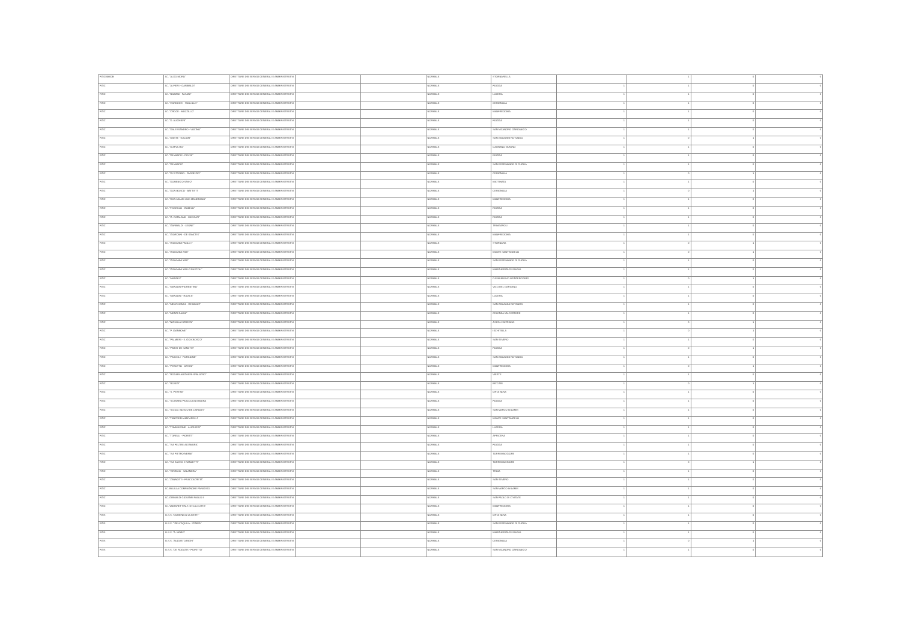| FGIC85800B | I.C. "ALDO MORO" | DIRETTORE DEI SERVIZI GENERALI E AMMINISTRATIVI | | | NORMALE | STORNARELLA | | 1 | 0 | 0 |
| FGIC | I.C. "ALFIERI - GARIBALDI" | DIRETTORE DEI SERVIZI GENERALI E AMMINISTRATIVI | | | NORMALE | FOGGIA | 1 | 1 | 0 | 0 |
| FGIC | I.C. "BOZZINI - FASANI" | DIRETTORE DEI SERVIZI GENERALI E AMMINISTRATIVI | | | NORMALE | LUCERA | 1 | 1 | 0 | 0 |
| FGIC | I.C. "CARDUCCI - PAOLILLO" | DIRETTORE DEI SERVIZI GENERALI E AMMINISTRATIVI | | | NORMALE | CERIGNOLA | 1 | 1 | 0 | 0 |
| FGIC | I.C. "CROCE - MOZZILLO" | DIRETTORE DEI SERVIZI GENERALI E AMMINISTRATIVI | | | NORMALE | MANFREDONIA | 1 | 1 | 0 | 0 |
| FGIC | I.C. "D. ALIGHIERI" | DIRETTORE DEI SERVIZI GENERALI E AMMINISTRATIVI | | | NORMALE | FOGGIA | 1 | 1 | 0 | 0 |
| FGIC | I.C. "DALESSANDRO - VOCINO" | DIRETTORE DEI SERVIZI GENERALI E AMMINISTRATIVI | | | NORMALE | SAN NICANDRO GARGANICO | 1 | 1 | 0 | 0 |
| FGIC | I.C. "DANTE - GALIANI" | DIRETTORE DEI SERVIZI GENERALI E AMMINISTRATIVI | | | NORMALE | SAN GIOVANNI ROTONDO | 1 | 0 | 1 | 0 |
| FGIC | I.C. "D'APOLITO" | DIRETTORE DEI SERVIZI GENERALI E AMMINISTRATIVI | | | NORMALE | CAGNANO VARANO | 1 | 1 | 0 | 0 |
| FGIC | I.C. "DE AMICIS - PIO XII" | DIRETTORE DEI SERVIZI GENERALI E AMMINISTRATIVI | | | NORMALE | FOGGIA | 1 | 1 | 0 | 0 |
| FGIC | I.C. "DE AMICIS" | DIRETTORE DEI SERVIZI GENERALI E AMMINISTRATIVI | | | NORMALE | SAN FERDINANDO DI PUGLIA | 1 | 1 | 0 | 0 |
| FGIC | I.C. "DI VITTORIO - PADRE PIO" | DIRETTORE DEI SERVIZI GENERALI E AMMINISTRATIVI | | | NORMALE | CERIGNOLA | 1 | 0 | 1 | 0 |
| FGIC | I.C. "DOMENICO SAVIO" | DIRETTORE DEI SERVIZI GENERALI E AMMINISTRATIVI | | | NORMALE | MATTINATA | 1 | 1 | 0 | 0 |
| FGIC | I.C. "DON BOSCO - BATTISTI" | DIRETTORE DEI SERVIZI GENERALI E AMMINISTRATIVI | | | NORMALE | CERIGNOLA | 1 | 0 | 1 | 0 |
| FGIC | I.C. "DON MILANI UNO MANDRANO" | DIRETTORE DEI SERVIZI GENERALI E AMMINISTRATIVI | | | NORMALE | MANFREDONIA | 1 | 1 | 0 | 0 |
| FGIC | I.C. "FOSCOLO - GABELLI" | DIRETTORE DEI SERVIZI GENERALI E AMMINISTRATIVI | | | NORMALE | FOGGIA | 1 | 1 | 0 | 0 |
| FGIC | I.C. "G. CATALANO - MOSCATI" | DIRETTORE DEI SERVIZI GENERALI E AMMINISTRATIVI | | | NORMALE | FOGGIA | 1 | 1 | 0 | 0 |
| FGIC | I.C. "GARIBALDI - LEONE" | DIRETTORE DEI SERVIZI GENERALI E AMMINISTRATIVI | | | NORMALE | TRINITAPOLI | 1 | 1 | 0 | 0 |
| FGIC | I.C. "GIORDANI - DE SANCTIS" | DIRETTORE DEI SERVIZI GENERALI E AMMINISTRATIVI | | | NORMALE | MANFREDONIA | 1 | 1 | 0 | 0 |
| FGIC | I.C. "GIOVANNI PAOLO I" | DIRETTORE DEI SERVIZI GENERALI E AMMINISTRATIVI | | | NORMALE | STORNARA | 1 | 0 | 1 | 0 |
| FGIC | I.C. "GIOVANNI XXIII" | DIRETTORE DEI SERVIZI GENERALI E AMMINISTRATIVI | | | NORMALE | MONTE SANT'ANGELO | 1 | 0 | 1 | 0 |
| FGIC | I.C. "GIOVANNI XXIII" | DIRETTORE DEI SERVIZI GENERALI E AMMINISTRATIVI | | | NORMALE | SAN FERDINANDO DI PUGLIA | 1 | 1 | 0 | 0 |
| FGIC | I.C. "GIOVANNI XXIII-G.PASCOLI" | DIRETTORE DEI SERVIZI GENERALI E AMMINISTRATIVI | | | NORMALE | MARGHERITA DI SAVOIA | 1 | 1 | 0 | 0 |
| FGIC | I.C. "MANDES" | DIRETTORE DEI SERVIZI GENERALI E AMMINISTRATIVI | | | NORMALE | CASALNUOVO MONTEROTARO | 1 | 0 | 1 | 0 |
| FGIC | I.C. "MANZONI-FIORENTINO" | DIRETTORE DEI SERVIZI GENERALI E AMMINISTRATIVI | | | NORMALE | VICO DEL GARGANO | 1 | 1 | 0 | 0 |
| FGIC | I.C. "MANZONI - RADICE" | DIRETTORE DEI SERVIZI GENERALI E AMMINISTRATIVI | | | NORMALE | LUCERA | 1 | 1 | 0 | 0 |
| FGIC | I.C. "MELCHIONDA - DE BONIS" | DIRETTORE DEI SERVIZI GENERALI E AMMINISTRATIVI | | | NORMALE | SAN GIOVANNI ROTONDO | 1 | 1 | 0 | 0 |
| FGIC | I.C. "MONTI DAUNI" | DIRETTORE DEI SERVIZI GENERALI E AMMINISTRATIVI | | | NORMALE | CELENZA VALFORTORE | 1 | 1 | 0 | 0 |
| FGIC | I.C. "NICHOLAS GREEN" | DIRETTORE DEI SERVIZI GENERALI E AMMINISTRATIVI | | | NORMALE | ASCOLI SATRIANO | 1 | 0 | 1 | 0 |
| FGIC | I.C. "P. GIANNONE" | DIRETTORE DEI SERVIZI GENERALI E AMMINISTRATIVI | | | NORMALE | ISCHITELLA | 1 | 0 | 1 | 0 |
| FGIC | I.C. "PALMIERI - S. GIOV.BOSCO" | DIRETTORE DEI SERVIZI GENERALI E AMMINISTRATIVI | | | NORMALE | SAN SEVERO | 1 | 1 | 0 | 0 |
| FGIC | I.C. "PARISI-DE SANCTIS" | DIRETTORE DEI SERVIZI GENERALI E AMMINISTRATIVI | | | NORMALE | FOGGIA | 1 | 0 | 1 | 0 |
| FGIC | I.C. "PASCOLI - FORGIONE" | DIRETTORE DEI SERVIZI GENERALI E AMMINISTRATIVI | | | NORMALE | SAN GIOVANNI ROTONDO | 1 | 1 | 0 | 0 |
| FGIC | I.C. "PEROTTO - ORSINI" | DIRETTORE DEI SERVIZI GENERALI E AMMINISTRATIVI | | | NORMALE | MANFREDONIA | 1 | 0 | 1 | 0 |
| FGIC | I.C. "RODARI-ALIGHIERI-SPALATRO" | DIRETTORE DEI SERVIZI GENERALI E AMMINISTRATIVI | | | NORMALE | VIESTE | 1 | 1 | 0 | 0 |
| FGIC | I.C. "ROSETI" | DIRETTORE DEI SERVIZI GENERALI E AMMINISTRATIVI | | | NORMALE | BICCARI | 1 | 0 | 1 | 0 |
| FGIC | I.C. "S. PERTINI" | DIRETTORE DEI SERVIZI GENERALI E AMMINISTRATIVI | | | NORMALE | ORTA NOVA | 1 | 1 | 0 | 0 |
| FGIC | I.C. "S.CHIARA-PASCOLI-ALTAMURA | DIRETTORE DEI SERVIZI GENERALI E AMMINISTRATIVI | | | NORMALE | FOGGIA | 1 | 1 | 0 | 0 |
| FGIC | I.C. "S.GIOV. BOSCO-DE CAROLIS" | DIRETTORE DEI SERVIZI GENERALI E AMMINISTRATIVI | | | NORMALE | SAN MARCO IN LAMIS | 1 | 1 | 0 | 0 |
| FGIC | I.C. "TANCREDI-AMICARELLI" | DIRETTORE DEI SERVIZI GENERALI E AMMINISTRATIVI | | | NORMALE | MONTE SANT'ANGELO | 1 | 1 | 0 | 0 |
| FGIC | I.C. "TOMMASONE - ALIGHIERI" | DIRETTORE DEI SERVIZI GENERALI E AMMINISTRATIVI | | | NORMALE | LUCERA | 1 | 1 | 0 | 0 |
| FGIC | I.C. "TORELLI - FIORITTI" | DIRETTORE DEI SERVIZI GENERALI E AMMINISTRATIVI | | | NORMALE | APRICENA | 1 | 1 | 0 | 0 |
| FGIC | I.C. "VIA FELTRE-ALTAMURA" | DIRETTORE DEI SERVIZI GENERALI E AMMINISTRATIVI | | | NORMALE | FOGGIA | 1 | 1 | 0 | 0 |
| FGIC | I.C. "VIA PIETRO NENNI" | DIRETTORE DEI SERVIZI GENERALI E AMMINISTRATIVI | | | NORMALE | TORREMAGGIORE | 1 | 1 | 0 | 0 |
| FGIC | I.C. "VIA SACCO E VANZETTI" | DIRETTORE DEI SERVIZI GENERALI E AMMINISTRATIVI | | | NORMALE | TORREMAGGIORE | 1 | 0 | 1 | 0 |
| FGIC | I.C. "VIRGILIO - SALANDRA" | DIRETTORE DEI SERVIZI GENERALI E AMMINISTRATIVI | | | NORMALE | TROIA | 1 | 1 | 0 | 0 |
| FGIC | I.C. "ZANNOTTI - FRACCACRETA" | DIRETTORE DEI SERVIZI GENERALI E AMMINISTRATIVI | | | NORMALE | SAN SEVERO | 1 | 1 | 0 | 0 |
| FGIC | I.C. BALILLA COMPAGNONE PARADISO | DIRETTORE DEI SERVIZI GENERALI E AMMINISTRATIVI | | | NORMALE | SAN MARCO IN LAMIS | 1 | 1 | 0 | 0 |
| FGIC | I.C. GRIMALDI GIOVANNI PAOLO II | DIRETTORE DEI SERVIZI GENERALI E AMMINISTRATIVI | | | NORMALE | SAN PAOLO DI CIVITATE | 1 | 1 | 0 | 0 |
| FGIC | I.C."UNGARETTI-M.T. DI CALCUTTA" | DIRETTORE DEI SERVIZI GENERALI E AMMINISTRATIVI | | | NORMALE | MANFREDONIA | 1 | 1 | 0 | 0 |
| FGIS | I.I.S.S. "DOMENICO OLIVETTI" | DIRETTORE DEI SERVIZI GENERALI E AMMINISTRATIVI | | | NORMALE | ORTA NOVA | 1 | 1 | 0 | 0 |
| FGIS | I.I.S.S. " DELL'AQUILA - STAFFA" | DIRETTORE DEI SERVIZI GENERALI E AMMINISTRATIVI | | | NORMALE | SAN FERDINANDO DI PUGLIA | 1 | 1 | 0 | 0 |
| FGIS | I.I.S.S. "A. MORO" | DIRETTORE DEI SERVIZI GENERALI E AMMINISTRATIVI | | | NORMALE | MARGHERITA DI SAVOIA | 1 | 1 | 0 | 0 |
| FGIS | I.I.S.S. "AUGUSTO RIGHI" | DIRETTORE DEI SERVIZI GENERALI E AMMINISTRATIVI | | | NORMALE | CERIGNOLA | 1 | 0 | 1 | 0 |
| FGIS | I.I.S.S. "DE ROGATIS - FIORITTO" | DIRETTORE DEI SERVIZI GENERALI E AMMINISTRATIVI | | | NORMALE | SAN NICANDRO GARGANICO | 1 | 1 | 0 | 0 |